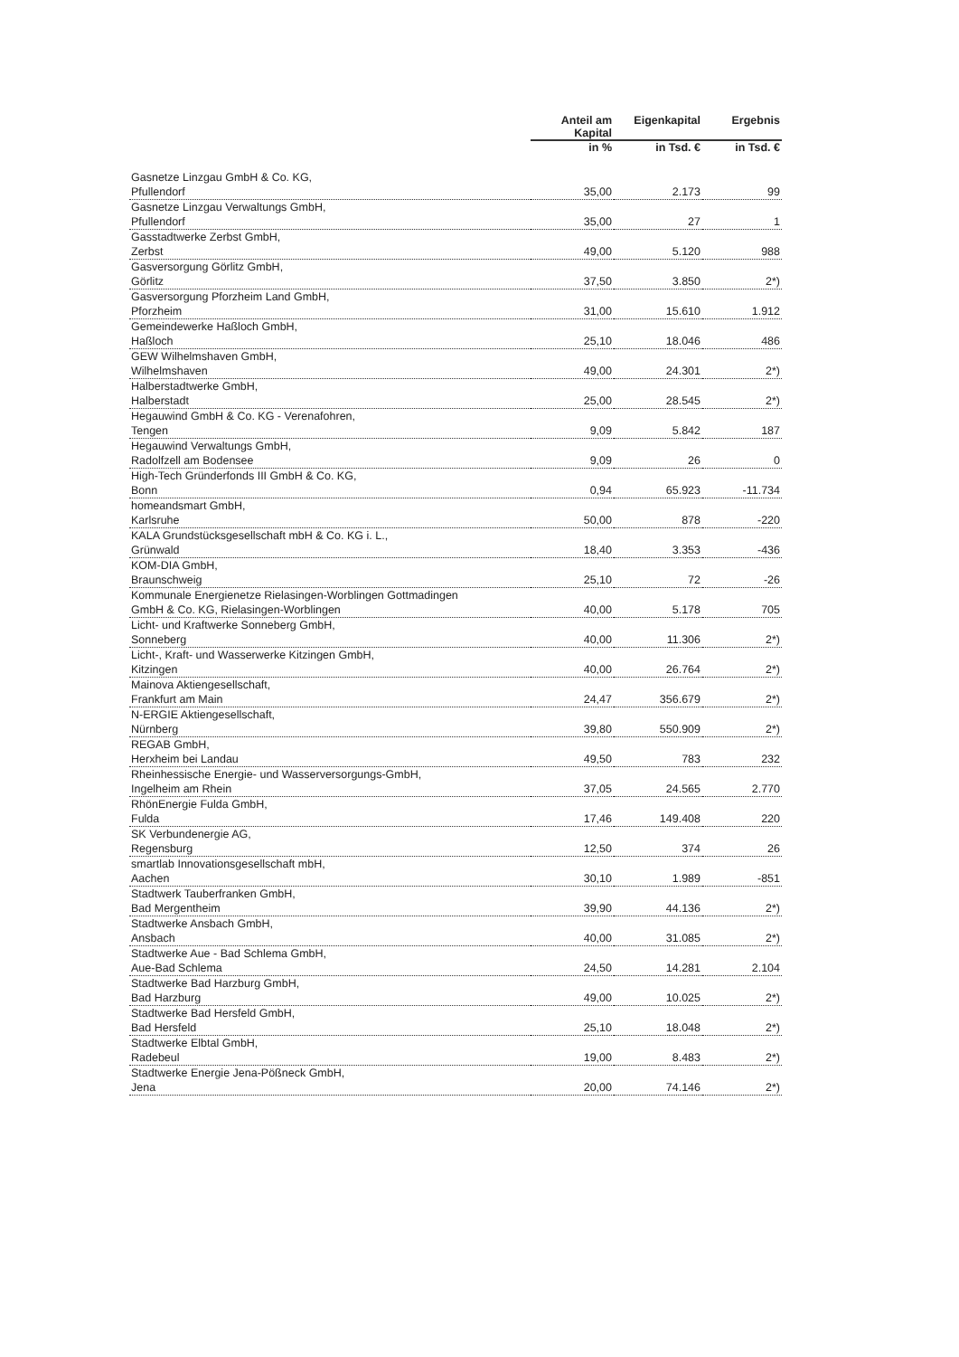| | Anteil am Kapital | Eigenkapital | Ergebnis |
| --- | --- | --- | --- |
| | in % | in Tsd. € | in Tsd. € |
| Gasnetze Linzgau GmbH & Co. KG, Pfullendorf | 35,00 | 2.173 | 99 |
| Gasnetze Linzgau Verwaltungs GmbH, Pfullendorf | 35,00 | 27 | 1 |
| Gasstadtwerke Zerbst GmbH, Zerbst | 49,00 | 5.120 | 988 |
| Gasversorgung Görlitz GmbH, Görlitz | 37,50 | 3.850 | 2*) |
| Gasversorgung Pforzheim Land GmbH, Pforzheim | 31,00 | 15.610 | 1.912 |
| Gemeindewerke Haßloch GmbH, Haßloch | 25,10 | 18.046 | 486 |
| GEW Wilhelmshaven GmbH, Wilhelmshaven | 49,00 | 24.301 | 2*) |
| Halberstadtwerke GmbH, Halberstadt | 25,00 | 28.545 | 2*) |
| Hegauwind GmbH & Co. KG - Verenafohren, Tengen | 9,09 | 5.842 | 187 |
| Hegauwind Verwaltungs GmbH, Radolfzell am Bodensee | 9,09 | 26 | 0 |
| High-Tech Gründerfonds III GmbH & Co. KG, Bonn | 0,94 | 65.923 | -11.734 |
| homeandsmart GmbH, Karlsruhe | 50,00 | 878 | -220 |
| KALA Grundstücksgesellschaft mbH & Co. KG i. L., Grünwald | 18,40 | 3.353 | -436 |
| KOM-DIA GmbH, Braunschweig | 25,10 | 72 | -26 |
| Kommunale Energienetze Rielasingen-Worblingen Gottmadingen GmbH & Co. KG, Rielasingen-Worblingen | 40,00 | 5.178 | 705 |
| Licht- und Kraftwerke Sonneberg GmbH, Sonneberg | 40,00 | 11.306 | 2*) |
| Licht-, Kraft- und Wasserwerke Kitzingen GmbH, Kitzingen | 40,00 | 26.764 | 2*) |
| Mainova Aktiengesellschaft, Frankfurt am Main | 24,47 | 356.679 | 2*) |
| N-ERGIE Aktiengesellschaft, Nürnberg | 39,80 | 550.909 | 2*) |
| REGAB GmbH, Herxheim bei Landau | 49,50 | 783 | 232 |
| Rheinhessische Energie- und Wasserversorgungs-GmbH, Ingelheim am Rhein | 37,05 | 24.565 | 2.770 |
| RhönEnergie Fulda GmbH, Fulda | 17,46 | 149.408 | 220 |
| SK Verbundenergie AG, Regensburg | 12,50 | 374 | 26 |
| smartlab Innovationsgesellschaft mbH, Aachen | 30,10 | 1.989 | -851 |
| Stadtwerk Tauberfranken GmbH, Bad Mergentheim | 39,90 | 44.136 | 2*) |
| Stadtwerke Ansbach GmbH, Ansbach | 40,00 | 31.085 | 2*) |
| Stadtwerke Aue - Bad Schlema GmbH, Aue-Bad Schlema | 24,50 | 14.281 | 2.104 |
| Stadtwerke Bad Harzburg GmbH, Bad Harzburg | 49,00 | 10.025 | 2*) |
| Stadtwerke Bad Hersfeld GmbH, Bad Hersfeld | 25,10 | 18.048 | 2*) |
| Stadtwerke Elbtal GmbH, Radebeul | 19,00 | 8.483 | 2*) |
| Stadtwerke Energie Jena-Pößneck GmbH, Jena | 20,00 | 74.146 | 2*) |